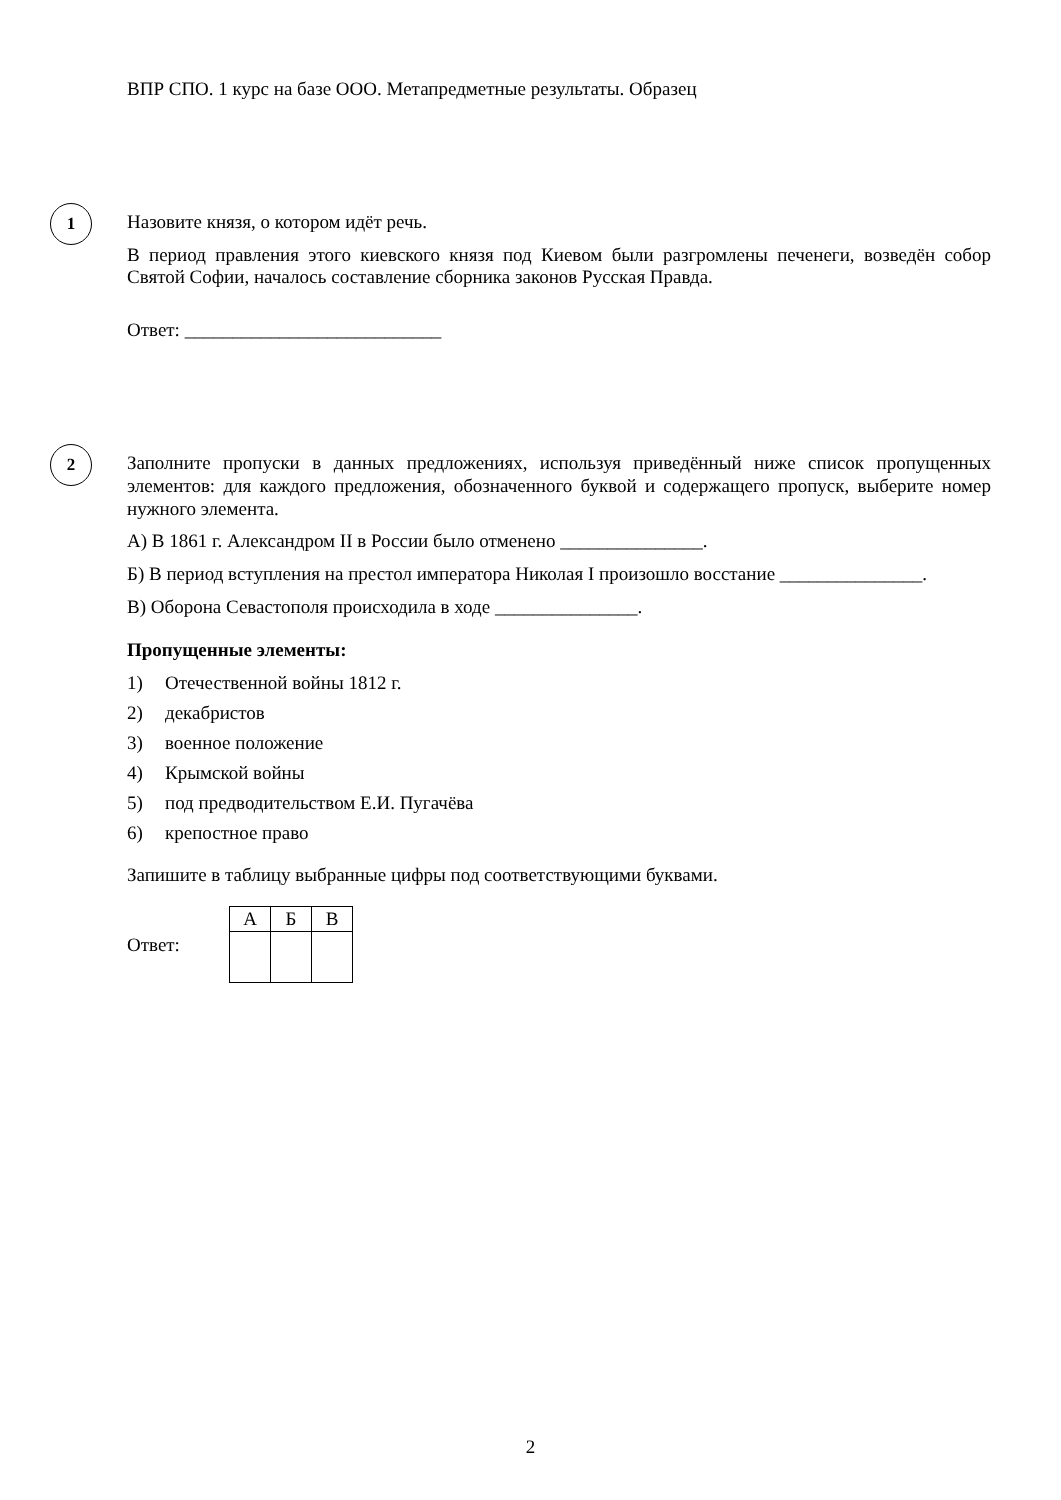ВПР СПО. 1 курс на базе ООО. Метапредметные результаты. Образец
1
Назовите князя, о котором идёт речь.
В период правления этого киевского князя под Киевом были разгромлены печенеги, возведён собор Святой Софии, началось составление сборника законов Русская Правда.
Ответ: ___________________________
2
Заполните пропуски в данных предложениях, используя приведённый ниже список пропущенных элементов: для каждого предложения, обозначенного буквой и содержащего пропуск, выберите номер нужного элемента.
А) В 1861 г. Александром II в России было отменено _______________.
Б) В период вступления на престол императора Николая I произошло восстание _______________.
В) Оборона Севастополя происходила в ходе _______________.
Пропущенные элементы:
1) Отечественной войны 1812 г.
2) декабристов
3) военное положение
4) Крымской войны
5) под предводительством Е.И. Пугачёва
6) крепостное право
Запишите в таблицу выбранные цифры под соответствующими буквами.
Ответ:
| А | Б | В |
2